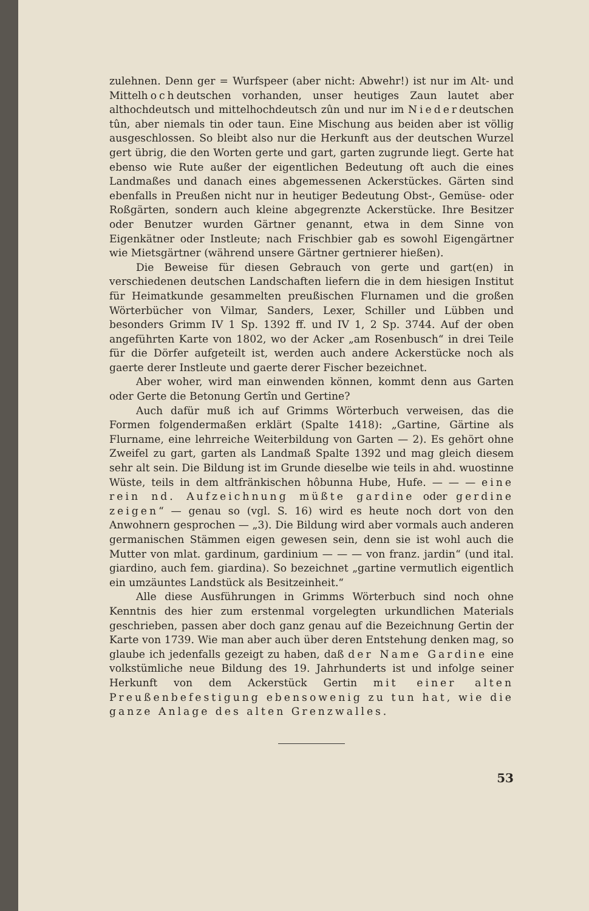zulehnen. Denn ger = Wurfspeer (aber nicht: Abwehr!) ist nur im Alt- und Mittelhochdeutschen vorhanden, unser heutiges Zaun lautet aber althochdeutsch und mittelhochdeutsch zûn und nur im Niederdeutschen tûn, aber niemals tin oder taun. Eine Mischung aus beiden aber ist völlig ausgeschlossen. So bleibt also nur die Herkunft aus der deutschen Wurzel gert übrig, die den Worten gerte und gart, garten zugrunde liegt. Gerte hat ebenso wie Rute außer der eigentlichen Bedeutung oft auch die eines Landmaßes und danach eines abgemessenen Ackerstückes. Gärten sind ebenfalls in Preußen nicht nur in heutiger Bedeutung Obst-, Gemüse- oder Roßgärten, sondern auch kleine abgegrenzte Ackerstücke. Ihre Besitzer oder Benutzer wurden Gärtner genannt, etwa in dem Sinne von Eigenkätner oder Instleute; nach Frischbier gab es sowohl Eigengärtner wie Mietsgärtner (während unsere Gärtner gertnierer hießen).
Die Beweise für diesen Gebrauch von gerte und gart(en) in verschiedenen deutschen Landschaften liefern die in dem hiesigen Institut für Heimatkunde gesammelten preußischen Flurnamen und die großen Wörterbücher von Vilmar, Sanders, Lexer, Schiller und Lübben und besonders Grimm IV 1 Sp. 1392 ff. und IV 1, 2 Sp. 3744. Auf der oben angeführten Karte von 1802, wo der Acker „am Rosenbusch“ in drei Teile für die Dörfer aufgeteilt ist, werden auch andere Ackerstücke noch als gaerte derer Instleute und gaerte derer Fischer bezeichnet.
Aber woher, wird man einwenden können, kommt denn aus Garten oder Gerte die Betonung Gertîn und Gertine?
Auch dafür muß ich auf Grimms Wörterbuch verweisen, das die Formen folgendermaßen erklärt (Spalte 1418): „Gartine, Gärtine als Flurname, eine lehrreiche Weiterbildung von Garten — 2). Es gehört ohne Zweifel zu gart, garten als Landmaß Spalte 1392 und mag gleich diesem sehr alt sein. Die Bildung ist im Grunde dieselbe wie teils in ahd. wuostinne Wüste, teils in dem altfränkischen hôbunna Hube, Hufe. — — — eine rein nd. Aufzeichnung müßte gardine oder gerdine zeigen“ — genau so (vgl. S. 16) wird es heute noch dort von den Anwohnern gesprochen — „3). Die Bildung wird aber vormals auch anderen germanischen Stämmen eigen gewesen sein, denn sie ist wohl auch die Mutter von mlat. gardinum, gardinium — — — von franz. jardin“ (und ital. giardino, auch fem. giardina). So bezeichnet „gartine vermutlich eigentlich ein umzäuntes Landstück als Besitzeinheit.“
Alle diese Ausführungen in Grimms Wörterbuch sind noch ohne Kenntnis des hier zum erstenmal vorgelegten urkundlichen Materials geschrieben, passen aber doch ganz genau auf die Bezeichnung Gertin der Karte von 1739. Wie man aber auch über deren Entstehung denken mag, so glaube ich jedenfalls gezeigt zu haben, daß der Name Gardine eine volkstümliche neue Bildung des 19. Jahrhunderts ist und infolge seiner Herkunft von dem Ackerstück Gertin mit einer alten Preußenbefestigung ebensowenig zu tun hat, wie die ganze Anlage des alten Grenzwalles.
53